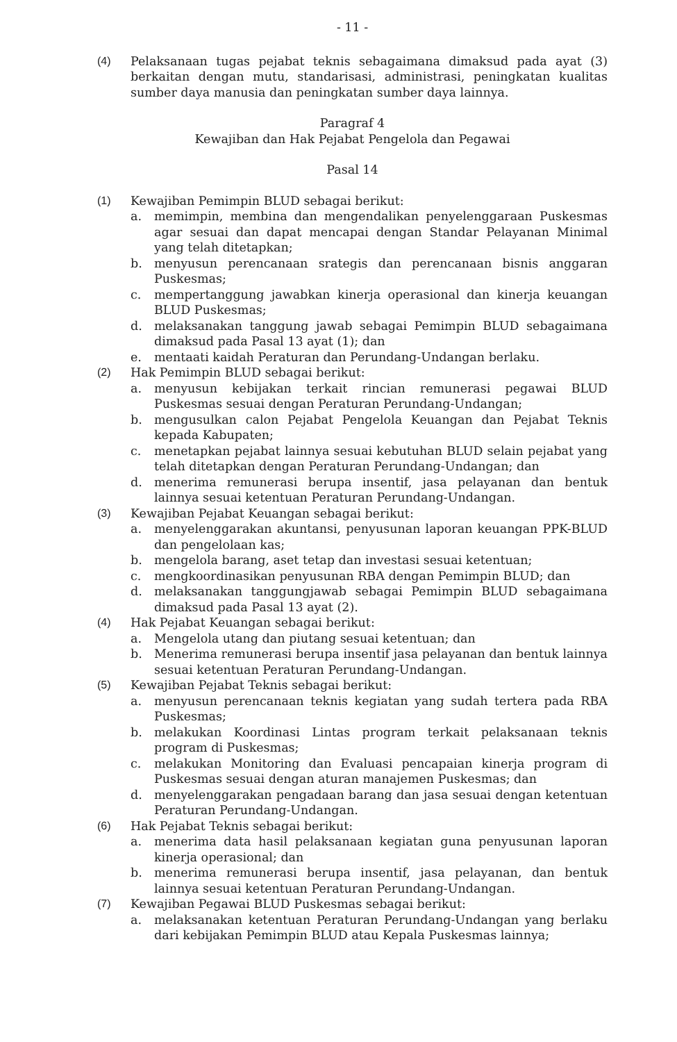- 11 -
(4) Pelaksanaan tugas pejabat teknis sebagaimana dimaksud pada ayat (3) berkaitan dengan mutu, standarisasi, administrasi, peningkatan kualitas sumber daya manusia dan peningkatan sumber daya lainnya.
Paragraf 4
Kewajiban dan Hak Pejabat Pengelola dan Pegawai
Pasal 14
(1) Kewajiban Pemimpin BLUD sebagai berikut:
a. memimpin, membina dan mengendalikan penyelenggaraan Puskesmas agar sesuai dan dapat mencapai dengan Standar Pelayanan Minimal yang telah ditetapkan;
b. menyusun perencanaan srategis dan perencanaan bisnis anggaran Puskesmas;
c. mempertanggung jawabkan kinerja operasional dan kinerja keuangan BLUD Puskesmas;
d. melaksanakan tanggung jawab sebagai Pemimpin BLUD sebagaimana dimaksud pada Pasal 13 ayat (1); dan
e. mentaati kaidah Peraturan dan Perundang-Undangan berlaku.
(2) Hak Pemimpin BLUD sebagai berikut:
a. menyusun kebijakan terkait rincian remunerasi pegawai BLUD Puskesmas sesuai dengan Peraturan Perundang-Undangan;
b. mengusulkan calon Pejabat Pengelola Keuangan dan Pejabat Teknis kepada Kabupaten;
c. menetapkan pejabat lainnya sesuai kebutuhan BLUD selain pejabat yang telah ditetapkan dengan Peraturan Perundang-Undangan; dan
d. menerima remunerasi berupa insentif, jasa pelayanan dan bentuk lainnya sesuai ketentuan Peraturan Perundang-Undangan.
(3) Kewajiban Pejabat Keuangan sebagai berikut:
a. menyelenggarakan akuntansi, penyusunan laporan keuangan PPK-BLUD dan pengelolaan kas;
b. mengelola barang, aset tetap dan investasi sesuai ketentuan;
c. mengkoordinasikan penyusunan RBA dengan Pemimpin BLUD; dan
d. melaksanakan tanggungjawab sebagai Pemimpin BLUD sebagaimana dimaksud pada Pasal 13 ayat (2).
(4) Hak Pejabat Keuangan sebagai berikut:
a. Mengelola utang dan piutang sesuai ketentuan; dan
b. Menerima remunerasi berupa insentif jasa pelayanan dan bentuk lainnya sesuai ketentuan Peraturan Perundang-Undangan.
(5) Kewajiban Pejabat Teknis sebagai berikut:
a. menyusun perencanaan teknis kegiatan yang sudah tertera pada RBA Puskesmas;
b. melakukan Koordinasi Lintas program terkait pelaksanaan teknis program di Puskesmas;
c. melakukan Monitoring dan Evaluasi pencapaian kinerja program di Puskesmas sesuai dengan aturan manajemen Puskesmas; dan
d. menyelenggarakan pengadaan barang dan jasa sesuai dengan ketentuan Peraturan Perundang-Undangan.
(6) Hak Pejabat Teknis sebagai berikut:
a. menerima data hasil pelaksanaan kegiatan guna penyusunan laporan kinerja operasional; dan
b. menerima remunerasi berupa insentif, jasa pelayanan, dan bentuk lainnya sesuai ketentuan Peraturan Perundang-Undangan.
(7) Kewajiban Pegawai BLUD Puskesmas sebagai berikut:
a. melaksanakan ketentuan Peraturan Perundang-Undangan yang berlaku dari kebijakan Pemimpin BLUD atau Kepala Puskesmas lainnya;